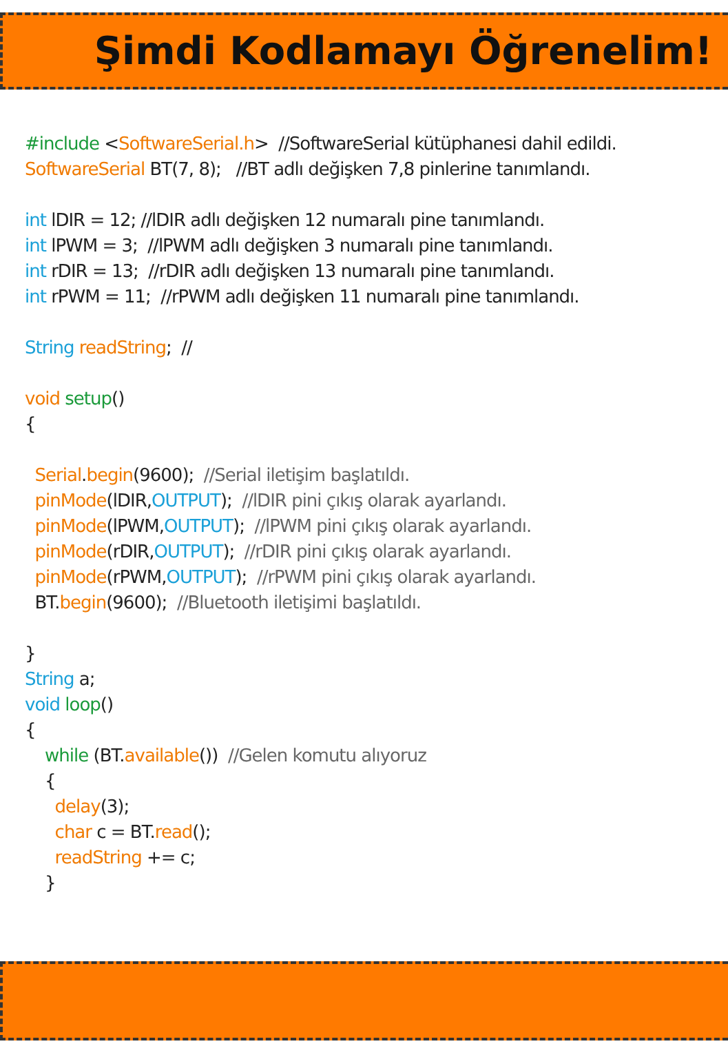Şimdi Kodlamayı Öğrenelim!
#include <SoftwareSerial.h> //SoftwareSerial kütüphanesi dahil edildi. SoftwareSerial BT(7, 8); //BT adlı değişken 7,8 pinlerine tanımlandı. int lDIR = 12; //lDIR adlı değişken 12 numaralı pine tanımlandı. int lPWM = 3; //lPWM adlı değişken 3 numaralı pine tanımlandı. int rDIR = 13; //rDIR adlı değişken 13 numaralı pine tanımlandı. int rPWM = 11; //rPWM adlı değişken 11 numaralı pine tanımlandı. String readString; // void setup() { Serial.begin(9600); //Serial iletişim başlatıldı. pinMode(lDIR,OUTPUT); //lDIR pini çıkış olarak ayarlandı. pinMode(lPWM,OUTPUT); //lPWM pini çıkış olarak ayarlandı. pinMode(rDIR,OUTPUT); //rDIR pini çıkış olarak ayarlandı. pinMode(rPWM,OUTPUT); //rPWM pini çıkış olarak ayarlandı. BT.begin(9600); //Bluetooth iletişimi başlatıldı. } String a; void loop() { while (BT.available()) //Gelen komutu alıyoruz { delay(3); char c = BT.read(); readString += c; }